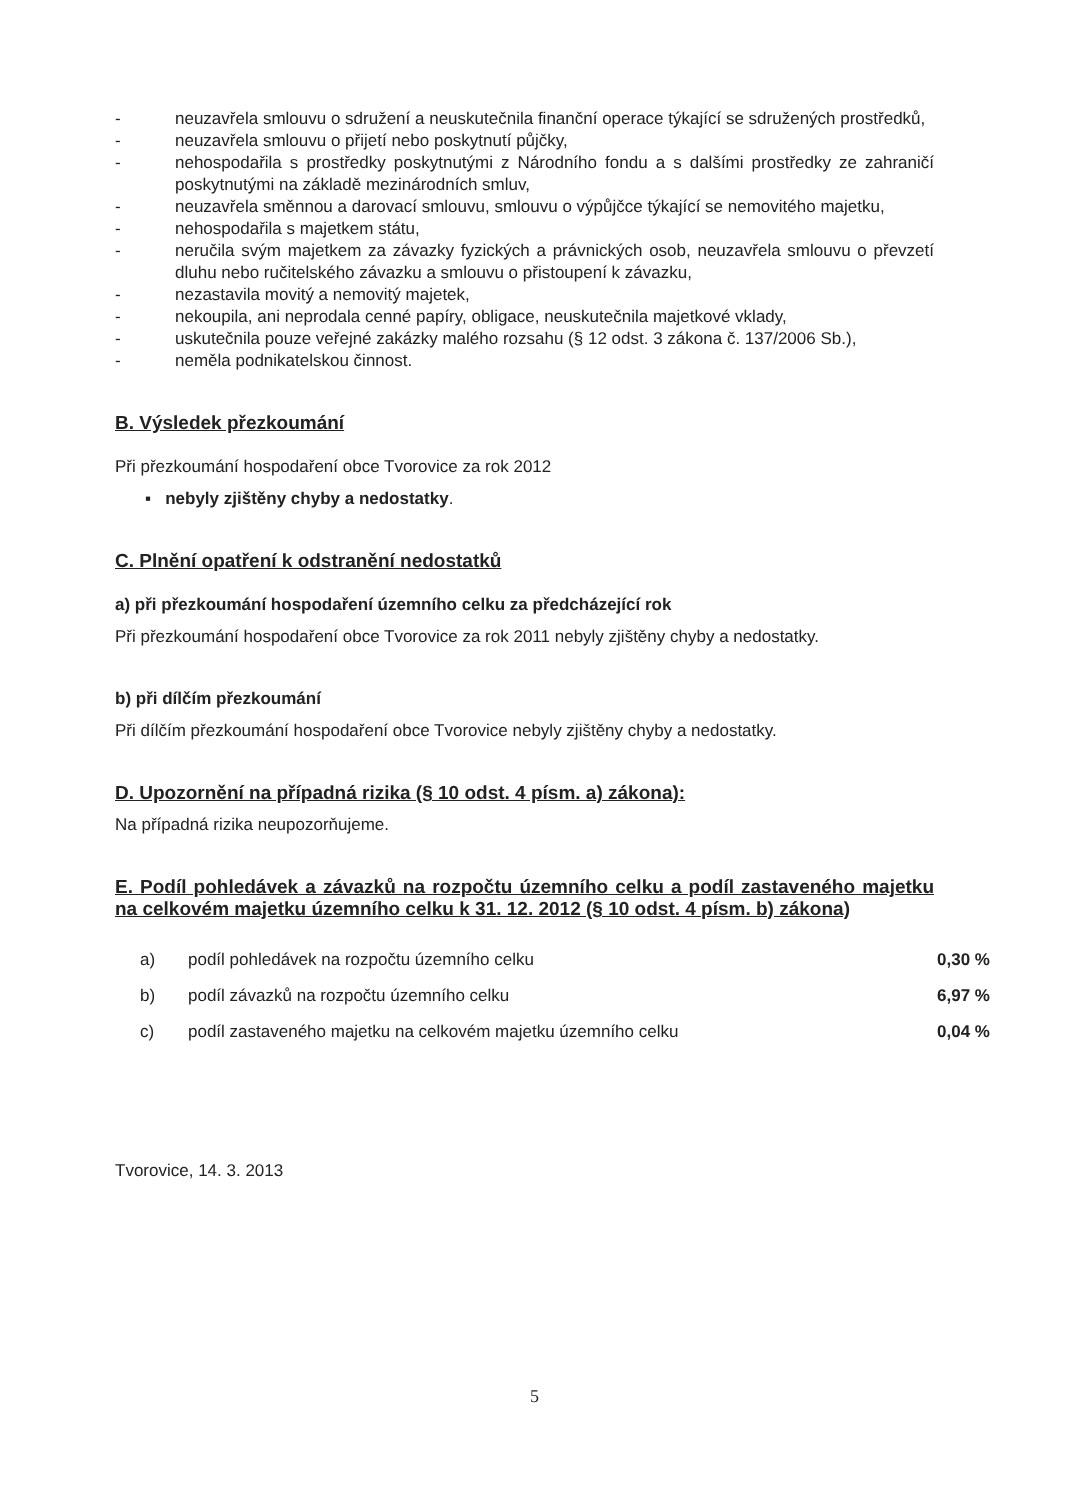- neuzavřela smlouvu o sdružení a neuskutečnila finanční operace týkající se sdružených prostředků,
- neuzavřela smlouvu o přijetí nebo poskytnutí půjčky,
- nehospodařila s prostředky poskytnutými z Národního fondu a s dalšími prostředky ze zahraničí poskytnutými na základě mezinárodních smluv,
- neuzavřela směnnou a darovací smlouvu, smlouvu o výpůjčce týkající se nemovitého majetku,
- nehospodařila s majetkem státu,
- neručila svým majetkem za závazky fyzických a právnických osob, neuzavřela smlouvu o převzetí dluhu nebo ručitelského závazku a smlouvu o přistoupení k závazku,
- nezastavila movitý a nemovitý majetek,
- nekoupila, ani neprodala cenné papíry, obligace, neuskutečnila majetkové vklady,
- uskutečnila pouze veřejné zakázky malého rozsahu (§ 12 odst. 3 zákona č. 137/2006 Sb.),
- neměla podnikatelskou činnost.
B. Výsledek přezkoumání
Při přezkoumání hospodaření obce Tvorovice za rok 2012
▪ nebyly zjištěny chyby a nedostatky.
C. Plnění opatření k odstranění nedostatků
a) při přezkoumání hospodaření územního celku za předcházející rok
Při přezkoumání hospodaření obce Tvorovice za rok 2011 nebyly zjištěny chyby a nedostatky.
b) při dílčím přezkoumání
Při dílčím přezkoumání hospodaření obce Tvorovice nebyly zjištěny chyby a nedostatky.
D. Upozornění na případná rizika (§ 10 odst. 4 písm. a) zákona):
Na případná rizika neupozorňujeme.
E. Podíl pohledávek a závazků na rozpočtu územního celku a podíl zastaveného majetku na celkovém majetku územního celku k 31. 12. 2012 (§ 10 odst. 4 písm. b) zákona)
| a) | podíl pohledávek na rozpočtu územního celku | 0,30 % |
| b) | podíl závazků na rozpočtu územního celku | 6,97 % |
| c) | podíl zastaveného majetku na celkovém majetku územního celku | 0,04 % |
Tvorovice, 14. 3. 2013
5